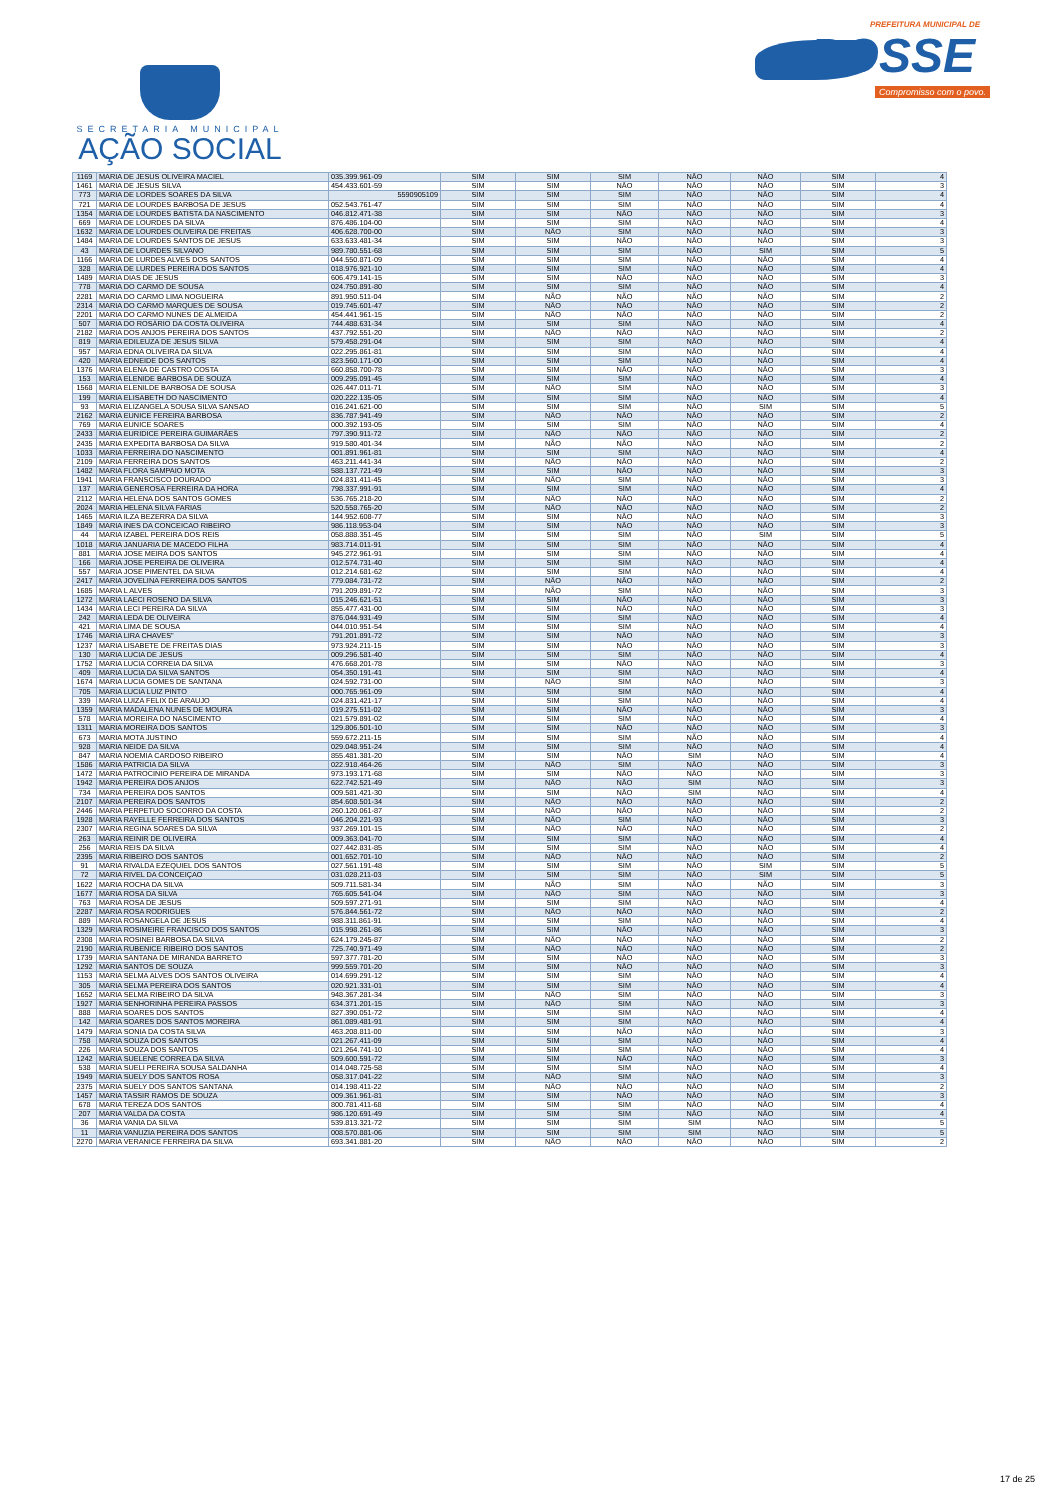SECRETARIA MUNICIPAL
AÇÃO SOCIAL
PREFEITURA MUNICIPAL DE
POSSE
Compromisso com o povo.
| 1169 | MARIA DE JESUS OLIVEIRA MACIEL | 035.399.961-09 | SIM | SIM | SIM | NÃO | NÃO | SIM | 4 |
| 1461 | MARIA DE JESUS SILVA | 454.433.601-59 | SIM | SIM | NÃO | NÃO | NÃO | SIM | 3 |
| 773 | MARIA DE LORDES SOARES DA SILVA | 5590905109 | SIM | SIM | SIM | NÃO | NÃO | SIM | 4 |
| 721 | MARIA DE LOURDES BARBOSA DE JESUS | 052.543.761-47 | SIM | SIM | SIM | NÃO | NÃO | SIM | 4 |
| 1354 | MARIA DE LOURDES BATISTA DA NASCIMENTO | 046.812.471-38 | SIM | SIM | NÃO | NÃO | NÃO | SIM | 3 |
| 669 | MARIA DE LOURDES DA SILVA | 876.486.104-00 | SIM | SIM | SIM | NÃO | NÃO | SIM | 4 |
| 1632 | MARIA DE LOURDES OLIVEIRA DE FREITAS | 406.628.700-00 | SIM | NÃO | SIM | NÃO | NÃO | SIM | 3 |
| 1484 | MARIA DE LOURDES SANTOS DE JESUS | 633.633.481-34 | SIM | SIM | NÃO | NÃO | NÃO | SIM | 3 |
| 43 | MARIA DE LOURDES SILVANO | 989.780.551-68 | SIM | SIM | SIM | NÃO | SIM | SIM | 5 |
| 1166 | MARIA DE LURDES ALVES DOS SANTOS | 044.550.871-09 | SIM | SIM | SIM | NÃO | NÃO | SIM | 4 |
| 328 | MARIA DE LURDES PEREIRA DOS SANTOS | 018.976.921-10 | SIM | SIM | SIM | NÃO | NÃO | SIM | 4 |
| 1489 | MARIA DIAS DE JESUS | 606.479.141-15 | SIM | SIM | NÃO | NÃO | NÃO | SIM | 3 |
| 778 | MARIA DO CARMO DE SOUSA | 024.750.891-80 | SIM | SIM | SIM | NÃO | NÃO | SIM | 4 |
| 2281 | MARIA DO CARMO LIMA NOGUEIRA | 891.950.511-04 | SIM | NÃO | NÃO | NÃO | NÃO | SIM | 2 |
| 2314 | MARIA DO CARMO MARQUES DE SOUSA | 019.745.601-47 | SIM | NÃO | NÃO | NÃO | NÃO | SIM | 2 |
| 2201 | MARIA DO CARMO NUNES DE ALMEIDA | 454.441.961-15 | SIM | NÃO | NÃO | NÃO | NÃO | SIM | 2 |
| 507 | MARIA DO ROSÁRIO DA COSTA OLIVEIRA | 744.488.631-34 | SIM | SIM | SIM | NÃO | NÃO | SIM | 4 |
| 2182 | MARIA DOS ANJOS PEREIRA DOS SANTOS | 437.792.551-20 | SIM | NÃO | NÃO | NÃO | NÃO | SIM | 2 |
| 819 | MARIA EDILEUZA DE JESUS SILVA | 579.458.291-04 | SIM | SIM | SIM | NÃO | NÃO | SIM | 4 |
| 957 | MARIA EDNA OLIVEIRA DA SILVA | 022.295.861-81 | SIM | SIM | SIM | NÃO | NÃO | SIM | 4 |
| 420 | MARIA EDNEIDE DOS SANTOS | 823.560.171-00 | SIM | SIM | SIM | NÃO | NÃO | SIM | 4 |
| 1376 | MARIA ELENA DE CASTRO COSTA | 660.858.700-78 | SIM | SIM | NÃO | NÃO | NÃO | SIM | 3 |
| 153 | MARIA ELENIDE BARBOSA DE SOUZA | 009.295.091-45 | SIM | SIM | SIM | NÃO | NÃO | SIM | 4 |
| 1568 | MARIA ELENILDE BARBOSA DE SOUSA | 026.447.011-71 | SIM | NÃO | SIM | NÃO | NÃO | SIM | 3 |
| 199 | MARIA ELISABETH DO NASCIMENTO | 020.222.135-05 | SIM | SIM | SIM | NÃO | NÃO | SIM | 4 |
| 93 | MARIA ELIZANGELA SOUSA SILVA SANSAO | 016.241.621-00 | SIM | SIM | SIM | NÃO | SIM | SIM | 5 |
| 2162 | MARIA EUNICE FEREIRA BARBOSA | 836.787.941-49 | SIM | NÃO | NÃO | NÃO | NÃO | SIM | 2 |
| 769 | MARIA EUNICE SOARES | 000.392.193-05 | SIM | SIM | SIM | NÃO | NÃO | SIM | 4 |
| 2433 | MARIA EURIDICE PEREIRA GUIMARÃES | 797.390.911-72 | SIM | NÃO | NÃO | NÃO | NÃO | SIM | 2 |
| 2435 | MARIA EXPEDITA BARBOSA DA SILVA | 919.580.401-34 | SIM | NÃO | NÃO | NÃO | NÃO | SIM | 2 |
| 1033 | MARIA FERREIRA DO NASCIMENTO | 001.891.961-81 | SIM | SIM | SIM | NÃO | NÃO | SIM | 4 |
| 2109 | MARIA FERREIRA DOS SANTOS | 463.211.441-34 | SIM | NÃO | NÃO | NÃO | NÃO | SIM | 2 |
| 1482 | MARIA FLORA SAMPAIO MOTA | 588.137.721-49 | SIM | SIM | NÃO | NÃO | NÃO | SIM | 3 |
| 1941 | MARIA FRANSCISCO DOURADO | 024.831.411-45 | SIM | NÃO | SIM | NÃO | NÃO | SIM | 3 |
| 137 | MARIA GENEROSA FERREIRA DA HORA | 798.337.991-91 | SIM | SIM | SIM | NÃO | NÃO | SIM | 4 |
| 2112 | MARIA HELENA DOS SANTOS GOMES | 536.765.218-20 | SIM | NÃO | NÃO | NÃO | NÃO | SIM | 2 |
| 2024 | MARIA HELENA SILVA FARIAS | 520.558.765-20 | SIM | NÃO | NÃO | NÃO | NÃO | SIM | 2 |
| 1465 | MARIA ILZA BEZERRA DA SILVA | 144.952.608-77 | SIM | SIM | NÃO | NÃO | NÃO | SIM | 3 |
| 1849 | MARIA INES DA CONCEICAO RIBEIRO | 986.118.953-04 | SIM | SIM | NÃO | NÃO | NÃO | SIM | 3 |
| 44 | MARIA IZABEL PEREIRA DOS REIS | 058.888.351-45 | SIM | SIM | SIM | NÃO | SIM | SIM | 5 |
| 1018 | MARIA JANUARIA DE MACEDO FILHA | 983.714.011-91 | SIM | SIM | SIM | NÃO | NÃO | SIM | 4 |
| 881 | MARIA JOSE MEIRA DOS SANTOS | 945.272.961-91 | SIM | SIM | SIM | NÃO | NÃO | SIM | 4 |
| 166 | MARIA JOSE PEREIRA DE OLIVEIRA | 012.574.731-40 | SIM | SIM | SIM | NÃO | NÃO | SIM | 4 |
| 557 | MARIA JOSE PIMENTEL DA SILVA | 012.214.681-62 | SIM | SIM | SIM | NÃO | NÃO | SIM | 4 |
| 2417 | MARIA JOVELINA FERREIRA DOS SANTOS | 779.084.731-72 | SIM | NÃO | NÃO | NÃO | NÃO | SIM | 2 |
| 1685 | MARIA L ALVES | 791.209.891-72 | SIM | NÃO | SIM | NÃO | NÃO | SIM | 3 |
| 1272 | MARIA LAECI ROSENO DA SILVA | 015.246.621-51 | SIM | SIM | NÃO | NÃO | NÃO | SIM | 3 |
| 1434 | MARIA LECI PEREIRA DA SILVA | 855.477.431-00 | SIM | SIM | NÃO | NÃO | NÃO | SIM | 3 |
| 242 | MARIA LEDA DE OLIVEIRA | 876.044.931-49 | SIM | SIM | SIM | NÃO | NÃO | SIM | 4 |
| 421 | MARIA LIMA DE SOUSA | 044.010.951-54 | SIM | SIM | SIM | NÃO | NÃO | SIM | 4 |
| 1746 | MARIA LIRA CHAVES" | 791.201.891-72 | SIM | SIM | NÃO | NÃO | NÃO | SIM | 3 |
| 1237 | MARIA LISABETE DE FREITAS DIAS | 973.924.211-15 | SIM | SIM | NÃO | NÃO | NÃO | SIM | 3 |
| 130 | MARIA LUCIA DE JESUS | 009.296.581-40 | SIM | SIM | SIM | NÃO | NÃO | SIM | 4 |
| 1752 | MARIA LUCIA CORREIA DA SILVA | 476.668.201-78 | SIM | SIM | NÃO | NÃO | NÃO | SIM | 3 |
| 409 | MARIA LUCIA DA SILVA SANTOS | 054.350.191-41 | SIM | SIM | SIM | NÃO | NÃO | SIM | 4 |
| 1674 | MARIA LUCIA GOMES DE SANTANA | 024.592.731-00 | SIM | NÃO | SIM | NÃO | NÃO | SIM | 3 |
| 705 | MARIA LUCIA LUIZ PINTO | 000.765.961-09 | SIM | SIM | SIM | NÃO | NÃO | SIM | 4 |
| 339 | MARIA LUIZA FELIX DE ARAUJO | 024.831.421-17 | SIM | SIM | SIM | NÃO | NÃO | SIM | 4 |
| 1359 | MARIA MADALENA NUNES DE MOURA | 019.275.511-02 | SIM | SIM | NÃO | NÃO | NÃO | SIM | 3 |
| 578 | MARIA MOREIRA DO NASCIMENTO | 021.579.891-02 | SIM | SIM | SIM | NÃO | NÃO | SIM | 4 |
| 1311 | MARIA MOREIRA DOS SANTOS | 129.806.501-10 | SIM | SIM | NÃO | NÃO | NÃO | SIM | 3 |
| 673 | MARIA MOTA JUSTINO | 559.672.211-15 | SIM | SIM | SIM | NÃO | NÃO | SIM | 4 |
| 928 | MARIA NEIDE DA SILVA | 029.048.951-24 | SIM | SIM | SIM | NÃO | NÃO | SIM | 4 |
| 847 | MARIA NOEMIA CARDOSO RIBEIRO | 855.481.381-20 | SIM | SIM | NÃO | SIM | NÃO | SIM | 4 |
| 1586 | MARIA PATRICIA DA SILVA | 022.918.464-26 | SIM | NÃO | SIM | NÃO | NÃO | SIM | 3 |
| 1472 | MARIA PATROCINIO PEREIRA DE MIRANDA | 973.193.171-68 | SIM | SIM | NÃO | NÃO | NÃO | SIM | 3 |
| 1942 | MARIA PEREIRA DOS ANJOS | 622.742.521-49 | SIM | NÃO | NÃO | SIM | NÃO | SIM | 3 |
| 734 | MARIA PEREIRA DOS SANTOS | 009.581.421-30 | SIM | SIM | NÃO | SIM | NÃO | SIM | 4 |
| 2107 | MARIA PEREIRA DOS SANTOS | 854.608.501-34 | SIM | NÃO | NÃO | NÃO | NÃO | SIM | 2 |
| 2446 | MARIA PERPETUO SOCORRO DA COSTA | 260.120.061-87 | SIM | NÃO | NÃO | NÃO | NÃO | SIM | 2 |
| 1928 | MARIA RAYELLE FERREIRA DOS SANTOS | 046.204.221-93 | SIM | NÃO | SIM | NÃO | NÃO | SIM | 3 |
| 2307 | MARIA REGINA SOARES DA SILVA | 937.269.101-15 | SIM | NÃO | NÃO | NÃO | NÃO | SIM | 2 |
| 263 | MARIA REINIR DE OLIVEIRA | 009.363.041-70 | SIM | SIM | SIM | NÃO | NÃO | SIM | 4 |
| 256 | MARIA REIS DA SILVA | 027.442.831-85 | SIM | SIM | SIM | NÃO | NÃO | SIM | 4 |
| 2395 | MARIA RIBEIRO DOS SANTOS | 001.652.701-10 | SIM | NÃO | NÃO | NÃO | NÃO | SIM | 2 |
| 91 | MARIA RIVALDA EZEQUIEL DOS SANTOS | 027.561.191-48 | SIM | SIM | SIM | NÃO | SIM | SIM | 5 |
| 72 | MARIA RIVEL DA CONCEIÇAO | 031.028.211-03 | SIM | SIM | SIM | NÃO | SIM | SIM | 5 |
| 1622 | MARIA ROCHA DA SILVA | 509.711.581-34 | SIM | NÃO | SIM | NÃO | NÃO | SIM | 3 |
| 1677 | MARIA ROSA DA SILVA | 765.605.541-04 | SIM | NÃO | SIM | NÃO | NÃO | SIM | 3 |
| 763 | MARIA ROSA DE JESUS | 509.597.271-91 | SIM | SIM | SIM | NÃO | NÃO | SIM | 4 |
| 2287 | MARIA ROSA RODRIGUES | 576.844.561-72 | SIM | NÃO | NÃO | NÃO | NÃO | SIM | 2 |
| 889 | MARIA ROSANGELA DE JESUS | 988.311.861-91 | SIM | SIM | SIM | NÃO | NÃO | SIM | 4 |
| 1329 | MARIA ROSIMEIRE FRANCISCO DOS SANTOS | 015.998.261-86 | SIM | SIM | NÃO | NÃO | NÃO | SIM | 3 |
| 2308 | MARIA ROSINEI BARBOSA DA SILVA | 624.179.245-87 | SIM | NÃO | NÃO | NÃO | NÃO | SIM | 2 |
| 2190 | MARIA RUBENICE RIBEIRO DOS SANTOS | 725.740.971-49 | SIM | NÃO | NÃO | NÃO | NÃO | SIM | 2 |
| 1739 | MARIA SANTANA DE MIRANDA BARRETO | 597.377.781-20 | SIM | SIM | NÃO | NÃO | NÃO | SIM | 3 |
| 1292 | MARIA SANTOS DE SOUZA | 999.559.701-20 | SIM | SIM | NÃO | NÃO | NÃO | SIM | 3 |
| 1153 | MARIA SELMA ALVES DOS SANTOS OLIVEIRA | 014.699.291-12 | SIM | SIM | SIM | NÃO | NÃO | SIM | 4 |
| 305 | MARIA SELMA PEREIRA DOS SANTOS | 020.921.331-01 | SIM | SIM | SIM | NÃO | NÃO | SIM | 4 |
| 1652 | MARIA SELMA RIBEIRO DA SILVA | 948.367.281-34 | SIM | NÃO | SIM | NÃO | NÃO | SIM | 3 |
| 1927 | MARIA SENHORINHA PEREIRA PASSOS | 634.371.201-15 | SIM | NÃO | SIM | NÃO | NÃO | SIM | 3 |
| 888 | MARIA SOARES DOS SANTOS | 827.390.051-72 | SIM | SIM | SIM | NÃO | NÃO | SIM | 4 |
| 142 | MARIA SOARES DOS SANTOS MOREIRA | 861.089.481-91 | SIM | SIM | SIM | NÃO | NÃO | SIM | 4 |
| 1479 | MARIA SONIA DA COSTA SILVA | 463.208.811-00 | SIM | SIM | NÃO | NÃO | NÃO | SIM | 3 |
| 758 | MARIA SOUZA DOS SANTOS | 021.267.411-09 | SIM | SIM | SIM | NÃO | NÃO | SIM | 4 |
| 226 | MARIA SOUZA DOS SANTOS | 021.264.741-10 | SIM | SIM | SIM | NÃO | NÃO | SIM | 4 |
| 1242 | MARIA SUELENE CORREA DA SILVA | 509.600.591-72 | SIM | SIM | NÃO | NÃO | NÃO | SIM | 3 |
| 538 | MARIA SUELI PEREIRA SOUSA SALDANHA | 014.048.725-58 | SIM | SIM | SIM | NÃO | NÃO | SIM | 4 |
| 1949 | MARIA SUELY DOS SANTOS ROSA | 058.317.041-22 | SIM | NÃO | SIM | NÃO | NÃO | SIM | 3 |
| 2375 | MARIA SUELY DOS SANTOS SANTANA | 014.198.411-22 | SIM | NÃO | NÃO | NÃO | NÃO | SIM | 2 |
| 1457 | MARIA TASSIR RAMOS DE SOUZA | 009.361.961-81 | SIM | SIM | NÃO | NÃO | NÃO | SIM | 3 |
| 678 | MARIA TEREZA DOS SANTOS | 800.781.411-68 | SIM | SIM | SIM | NÃO | NÃO | SIM | 4 |
| 207 | MARIA VALDA DA COSTA | 986.120.691-49 | SIM | SIM | SIM | NÃO | NÃO | SIM | 4 |
| 36 | MARIA VANIA DA SILVA | 539.813.321-72 | SIM | SIM | SIM | SIM | NÃO | SIM | 5 |
| 11 | MARIA VANUZIA PEREIRA DOS SANTOS | 008.570.881-06 | SIM | SIM | SIM | SIM | NÃO | SIM | 5 |
| 2270 | MARIA VERANICE FERREIRA DA SILVA | 693.341.881-20 | SIM | NÃO | NÃO | NÃO | NÃO | SIM | 2 |
17 de 25